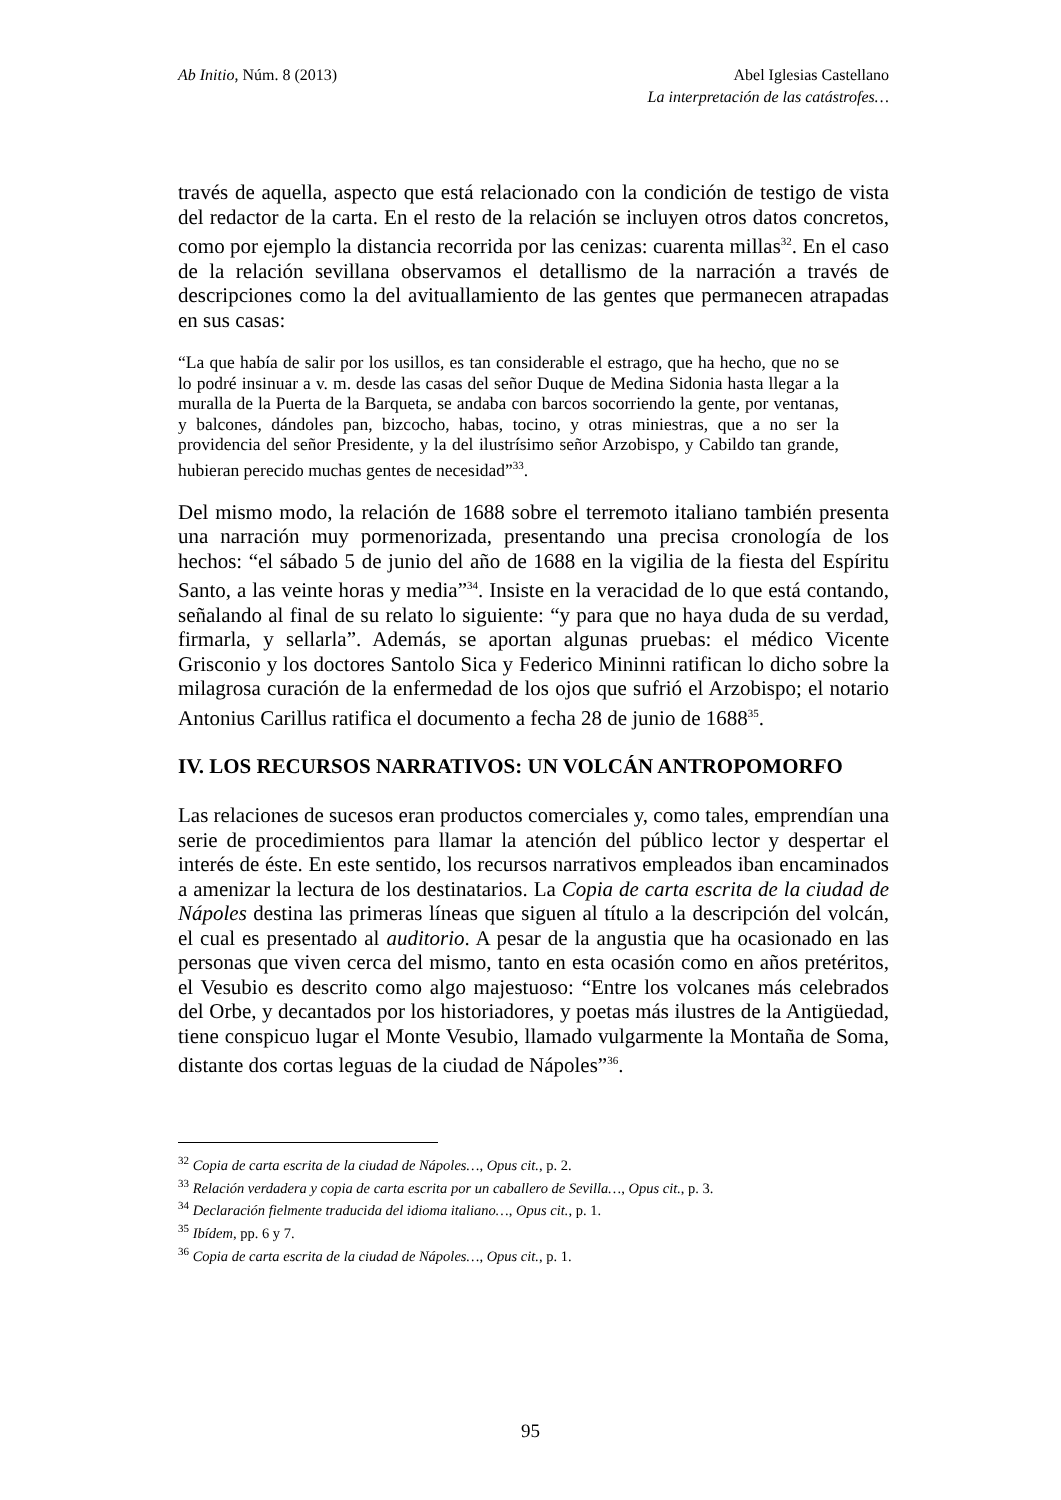Ab Initio, Núm. 8 (2013)
Abel Iglesias Castellano
La interpretación de las catástrofes…
través de aquella, aspecto que está relacionado con la condición de testigo de vista del redactor de la carta. En el resto de la relación se incluyen otros datos concretos, como por ejemplo la distancia recorrida por las cenizas: cuarenta millas<sup>32</sup>. En el caso de la relación sevillana observamos el detallismo de la narración a través de descripciones como la del avituallamiento de las gentes que permanecen atrapadas en sus casas:
“La que había de salir por los usillos, es tan considerable el estrago, que ha hecho, que no se lo podré insinuar a v. m. desde las casas del señor Duque de Medina Sidonia hasta llegar a la muralla de la Puerta de la Barqueta, se andaba con barcos socorriendo la gente, por ventanas, y balcones, dándoles pan, bizcocho, habas, tocino, y otras miniestras, que a no ser la providencia del señor Presidente, y la del ilustrísimo señor Arzobispo, y Cabildo tan grande, hubieran perecido muchas gentes de necesidad”<sup>33</sup>.
Del mismo modo, la relación de 1688 sobre el terremoto italiano también presenta una narración muy pormenorizada, presentando una precisa cronología de los hechos: “el sábado 5 de junio del año de 1688 en la vigilia de la fiesta del Espíritu Santo, a las veinte horas y media”<sup>34</sup>. Insiste en la veracidad de lo que está contando, señalando al final de su relato lo siguiente: “y para que no haya duda de su verdad, firmarla, y sellarla”. Además, se aportan algunas pruebas: el médico Vicente Grisconio y los doctores Santolo Sica y Federico Mininni ratifican lo dicho sobre la milagrosa curación de la enfermedad de los ojos que sufrió el Arzobispo; el notario Antonius Carillus ratifica el documento a fecha 28 de junio de 1688<sup>35</sup>.
IV. LOS RECURSOS NARRATIVOS: UN VOLCÁN ANTROPOMORFO
Las relaciones de sucesos eran productos comerciales y, como tales, emprendían una serie de procedimientos para llamar la atención del público lector y despertar el interés de éste. En este sentido, los recursos narrativos empleados iban encaminados a amenizar la lectura de los destinatarios. La Copia de carta escrita de la ciudad de Nápoles destina las primeras líneas que siguen al título a la descripción del volcán, el cual es presentado al auditorio. A pesar de la angustia que ha ocasionado en las personas que viven cerca del mismo, tanto en esta ocasión como en años pretéritos, el Vesubio es descrito como algo majestuoso: “Entre los volcanes más celebrados del Orbe, y decantados por los historiadores, y poetas más ilustres de la Antigüedad, tiene conspicuo lugar el Monte Vesubio, llamado vulgarmente la Montaña de Soma, distante dos cortas leguas de la ciudad de Nápoles”<sup>36</sup>.
<sup>32</sup> Copia de carta escrita de la ciudad de Nápoles…, Opus cit., p. 2.
<sup>33</sup> Relación verdadera y copia de carta escrita por un caballero de Sevilla…, Opus cit., p. 3.
<sup>34</sup> Declaración fielmente traducida del idioma italiano…, Opus cit., p. 1.
<sup>35</sup> Ibídem, pp. 6 y 7.
<sup>36</sup> Copia de carta escrita de la ciudad de Nápoles…, Opus cit., p. 1.
95